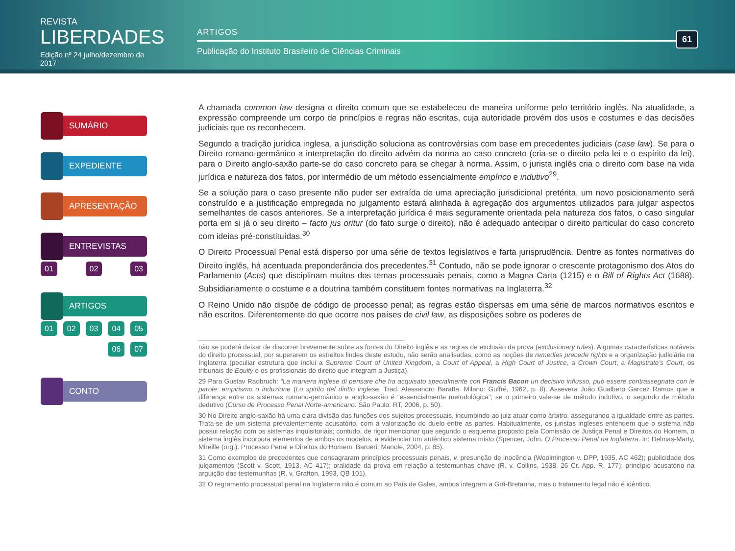REVISTA
LIBERDADES
Edição nº 24 julho/dezembro de 2017
ARTIGOS
Publicação do Instituto Brasileiro de Ciências Criminais
61
SUMÁRIO
EXPEDIENTE
APRESENTAÇÃO
ENTREVISTAS
01 02 03
ARTIGOS
01 02 03 04 05 06 07
CONTO
A chamada common law designa o direito comum que se estabeleceu de maneira uniforme pelo território inglês. Na atualidade, a expressão compreende um corpo de princípios e regras não escritas, cuja autoridade provém dos usos e costumes e das decisões judiciais que os reconhecem.
Segundo a tradição jurídica inglesa, a jurisdição soluciona as controvérsias com base em precedentes judiciais (case law). Se para o Direito romano-germânico a interpretação do direito advém da norma ao caso concreto (cria-se o direito pela lei e o espírito da lei), para o Direito anglo-saxão parte-se do caso concreto para se chegar à norma. Assim, o jurista inglês cria o direito com base na vida jurídica e natureza dos fatos, por intermédio de um método essencialmente empírico e indutivo<sup>29</sup>.
Se a solução para o caso presente não puder ser extraída de uma apreciação jurisdicional pretérita, um novo posicionamento será construído e a justificação empregada no julgamento estará alinhada à agregação dos argumentos utilizados para julgar aspectos semelhantes de casos anteriores. Se a interpretação jurídica é mais seguramente orientada pela natureza dos fatos, o caso singular porta em si já o seu direito – facto jus oritur (do fato surge o direito), não é adequado antecipar o direito particular do caso concreto com ideias pré-constituídas.<sup>30</sup>
O Direito Processual Penal está disperso por uma série de textos legislativos e farta jurisprudência. Dentre as fontes normativas do Direito inglês, há acentuada preponderância dos precedentes.<sup>31</sup> Contudo, não se pode ignorar o crescente protagonismo dos Atos do Parlamento (Acts) que disciplinam muitos dos temas processuais penais, como a Magna Carta (1215) e o Bill of Rights Act (1688). Subsidiariamente o costume e a doutrina também constituem fontes normativas na Inglaterra.<sup>32</sup>
O Reino Unido não dispõe de código de processo penal; as regras estão dispersas em uma série de marcos normativos escritos e não escritos. Diferentemente do que ocorre nos países de civil law, as disposições sobre os poderes de
não se poderá deixar de discorrer brevemente sobre as fontes do Direito inglês e as regras de exclusão da prova (exclusionary rules). Algumas características notáveis do direito processual, por superarem os estreitos lindes deste estudo, não serão analisadas, como as noções de remedies precede rights e a organização judiciária na Inglaterra (peculiar estrutura que inclui a Supreme Court of United Kingdom, a Court of Appeal, a High Court of Justice, a Crown Court, a Magistrate’s Court, os tribunais de Equity e os profissionais do direito que integram a Justiça).
29 Para Gustav Radbruch: “La maniera inglese di pensare che ha acquisato specialmente con Francis Bacon un decisivo influsso, può essere contrassegnata con le parole: empirismo o induzione (Lo spirito del diritto inglese. Trad. Alessandro Baratta. Milano: Guffré, 1962, p. 8). Assevera João Gualbero Garcez Ramos que a diferença entre os sistemas romano-germânico e anglo-saxão é “essencialmente metodológica”; se o primeiro vale-se de método indutivo, o segundo de método dedutivo (Curso de Processo Penal Norte-americano. São Paulo: RT, 2006, p. 50).
30 No Direito anglo-saxão há uma clara divisão das funções dos sujeitos processuais, incumbindo ao juiz atuar como árbitro, assegurando a igualdade entre as partes. Trata-se de um sistema prevalentemente acusatório, com a valorização do duelo entre as partes. Habitualmente, os juristas ingleses entendem que o sistema não possui relação com os sistemas inquisitoriais; contudo, de rigor mencionar que segundo o esquema proposto pela Comissão de Justiça Penal e Direitos do Homem, o sistema inglês incorpora elementos de ambos os modelos, a evidenciar um autêntico sistema misto (Spencer, John. O Processo Penal na Inglaterra. In: Delmas-Marty, Mireille (org.). Processo Penal e Direitos do Homem. Barueri: Manole, 2004, p. 85).
31 Como exemplos de precedentes que consagraram princípios processuais penais, v. presunção de inocência (Woolmington v. DPP, 1935, AC 462); publicidade dos julgamentos (Scott v. Scott, 1913, AC 417); oralidade da prova em relação a testemunhas chave (R. v. Collins, 1938, 26 Cr. App. R. 177); princípio acusatório na arguição das testemunhas (R. v. Grafton, 1993, QB 101).
32 O regramento processual penal na Inglaterra não é comum ao País de Gales, ambos integram a Grã-Bretanha, mas o tratamento legal não é idêntico.